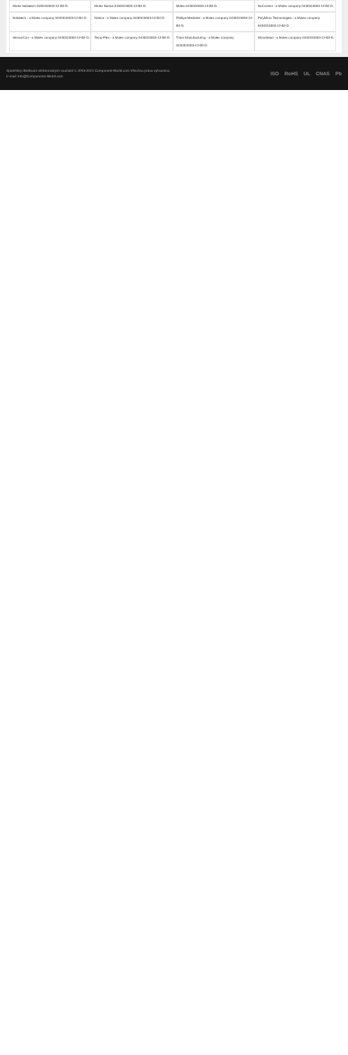Molex Nallatech 0430310003-12-B2-D.
Molex Nistica 0430310003-12-B2-D.
Molex 0430310003-12-B2-D.
NuCurrent - a Molex company 0430310003-12-B2-D.
Nallatech - a Molex company 0430310003-12-B2-D.
Nistica - a Molex company 0430310003-12-B2-D.
Phillips-Medisize - a Molex company 0430310003-12-B2-D.
PolyMicro Technologies - a Molex company 0430310003-12-B2-D.
SensorCon - a Molex company 0430310003-12-B2-D.
Temp-Flex - a Molex company 0430310003-12-B2-D.
Triton Manufacturing - a Molex company 0430310003-12-B2-D.
Woodhead - a Molex company 0430310003-12-B2-D.
Spolehlivý distributor elektronických součástí © 2003-2021 Component-World.com Všechna práva vyhrazena.
E-mail: info@Components-World.com
ISO RoHS UL CNAS Pb